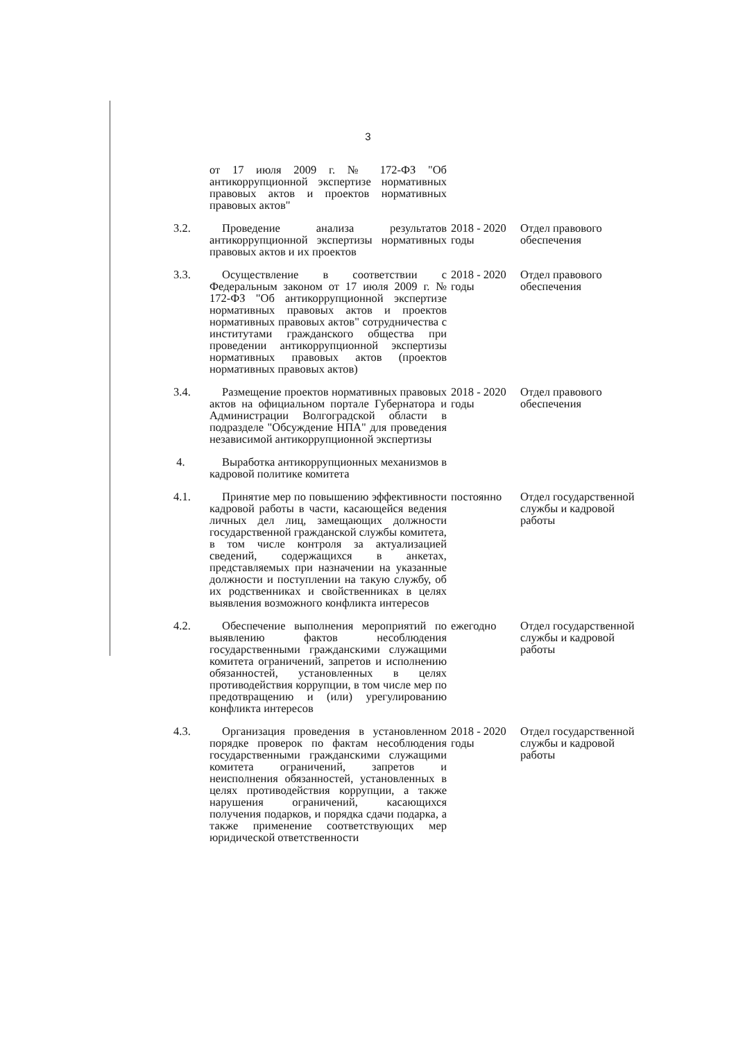3
| | от 17 июля 2009 г. № 172-ФЗ "Об антикоррупционной экспертизе нормативных правовых актов и проектов нормативных правовых актов" | | |
| 3.2. | Проведение анализа результатов антикоррупционной экспертизы нормативных правовых актов и их проектов | 2018 - 2020 годы | Отдел правового обеспечения |
| 3.3. | Осуществление в соответствии с Федеральным законом от 17 июля 2009 г. № 172-ФЗ "Об антикоррупционной экспертизе нормативных правовых актов и проектов нормативных правовых актов" сотрудничества с институтами гражданского общества при проведении антикоррупционной экспертизы нормативных правовых актов (проектов нормативных правовых актов) | 2018 - 2020 годы | Отдел правового обеспечения |
| 3.4. | Размещение проектов нормативных правовых актов на официальном портале Губернатора и Администрации Волгоградской области в подразделе "Обсуждение НПА" для проведения независимой антикоррупционной экспертизы | 2018 - 2020 годы | Отдел правового обеспечения |
| 4. | Выработка антикоррупционных механизмов в кадровой политике комитета | | |
| 4.1. | Принятие мер по повышению эффективности кадровой работы в части, касающейся ведения личных дел лиц, замещающих должности государственной гражданской службы комитета, в том числе контроля за актуализацией сведений, содержащихся в анкетах, представляемых при назначении на указанные должности и поступлении на такую службу, об их родственниках и свойственниках в целях выявления возможного конфликта интересов | постоянно | Отдел государственной службы и кадровой работы |
| 4.2. | Обеспечение выполнения мероприятий по выявлению фактов несоблюдения государственными гражданскими служащими комитета ограничений, запретов и исполнению обязанностей, установленных в целях противодействия коррупции, в том числе мер по предотвращению и (или) урегулированию конфликта интересов | ежегодно | Отдел государственной службы и кадровой работы |
| 4.3. | Организация проведения в установленном порядке проверок по фактам несоблюдения государственными гражданскими служащими комитета ограничений, запретов и неисполнения обязанностей, установленных в целях противодействия коррупции, а также нарушения ограничений, касающихся получения подарков, и порядка сдачи подарка, а также применение соответствующих мер юридической ответственности | 2018 - 2020 годы | Отдел государственной службы и кадровой работы |